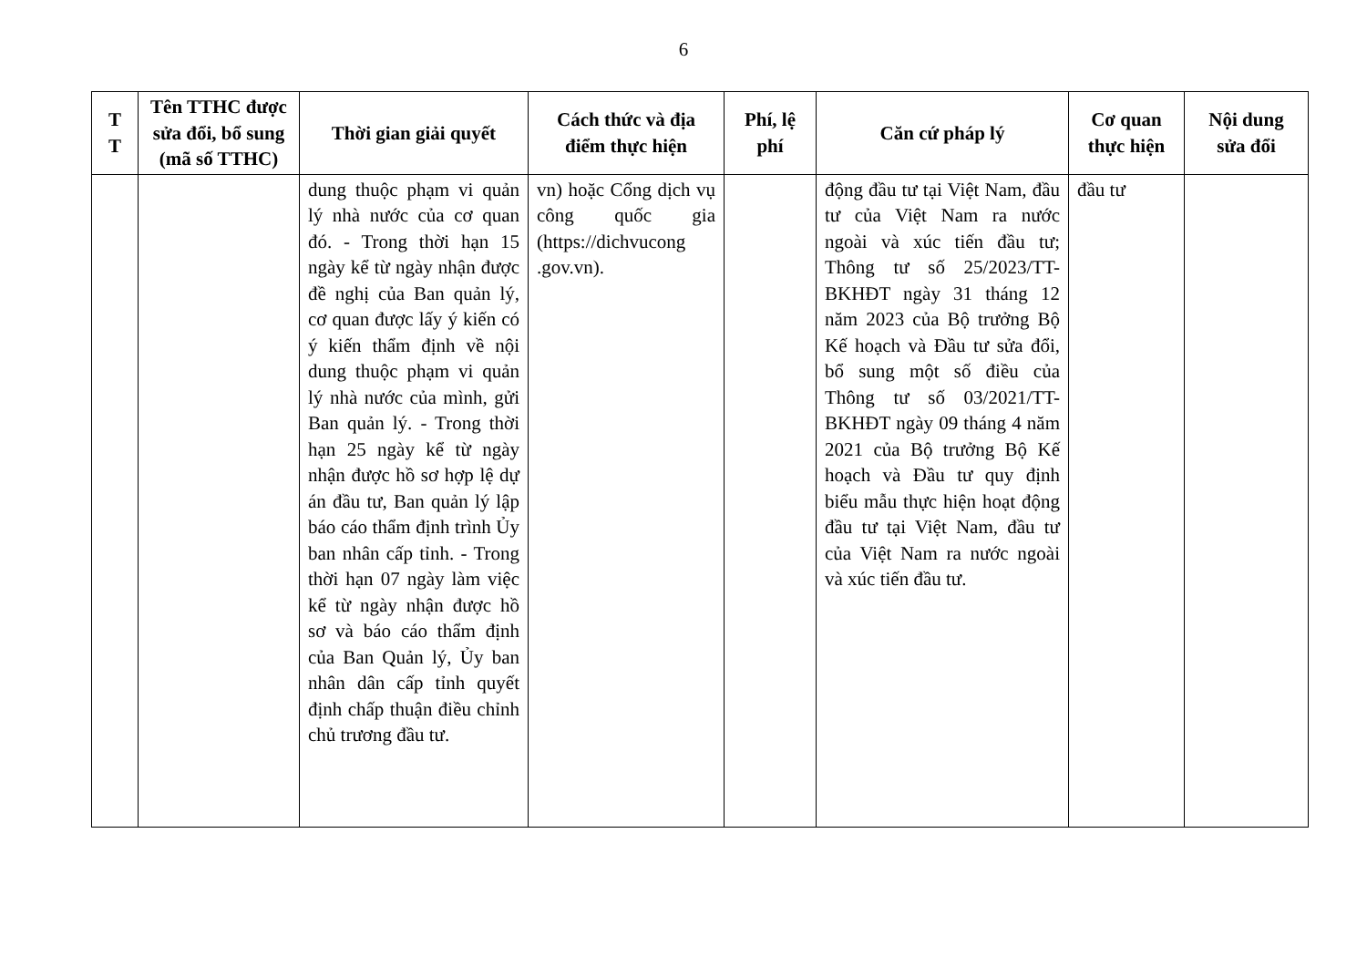6
| T T | Tên TTHC được sửa đổi, bổ sung (mã số TTHC) | Thời gian giải quyết | Cách thức và địa điểm thực hiện | Phí, lệ phí | Căn cứ pháp lý | Cơ quan thực hiện | Nội dung sửa đổi |
| --- | --- | --- | --- | --- | --- | --- | --- |
| | | dung thuộc phạm vi quản lý nhà nước của cơ quan đó. - Trong thời hạn 15 ngày kể từ ngày nhận được đề nghị của Ban quản lý, cơ quan được lấy ý kiến có ý kiến thẩm định về nội dung thuộc phạm vi quản lý nhà nước của mình, gửi Ban quản lý. - Trong thời hạn 25 ngày kể từ ngày nhận được hồ sơ hợp lệ dự án đầu tư, Ban quản lý lập báo cáo thẩm định trình Ủy ban nhân cấp tỉnh. - Trong thời hạn 07 ngày làm việc kể từ ngày nhận được hồ sơ và báo cáo thẩm định của Ban Quản lý, Ủy ban nhân dân cấp tỉnh quyết định chấp thuận điều chỉnh chủ trương đầu tư. | vn) hoặc Cổng dịch vụ công quốc gia (https://dichvucong .gov.vn). | | động đầu tư tại Việt Nam, đầu tư của Việt Nam ra nước ngoài và xúc tiến đầu tư; Thông tư số 25/2023/TT-BKHĐT ngày 31 tháng 12 năm 2023 của Bộ trưởng Bộ Kế hoạch và Đầu tư sửa đổi, bổ sung một số điều của Thông tư số 03/2021/TT-BKHĐT ngày 09 tháng 4 năm 2021 của Bộ trưởng Bộ Kế hoạch và Đầu tư quy định biểu mẫu thực hiện hoạt động đầu tư tại Việt Nam, đầu tư của Việt Nam ra nước ngoài và xúc tiến đầu tư. | đầu tư | |